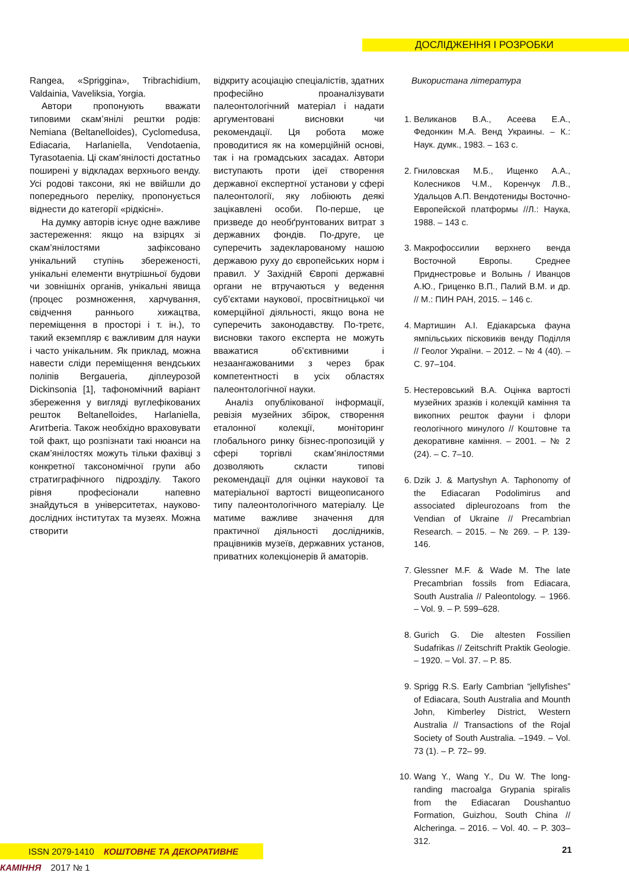ДОСЛІДЖЕННЯ І РОЗРОБКИ
Rangea, «Spriggina», Tribrachidium, Valdainia, Vaveliksia, Yorgia.
Автори пропонують вважати типовими скам’янілі рештки родів: Nemiana (Beltanelloides), Cyclomedusa, Ediacaria, Harlaniella, Vendotaenia, Tyrasotaenia. Ці скам’янілості достатньо поширені у відкладах верхнього венду. Усі родові таксони, які не ввійшли до попереднього переліку, пропонується віднести до категорії «рідкісні».
На думку авторів існує одне важливе застереження: якщо на взірцях зі скам’янілостями зафіксовано унікальний ступінь збереженості, унікальні елементи внутрішньої будови чи зовнішніх органів, унікальні явища (процес розмноження, харчування, свідчення раннього хижацтва, переміщення в просторі і т. ін.), то такий екземпляр є важливим для науки і часто унікальним. Як приклад, можна навести сліди переміщення вендських поліпів Bergaueria, діплеурозой Dickinsonia [1], тафономічний варіант збереження у вигляді вуглефікованих решток Beltanelloides, Harlaniella, Aгитberia. Також необхідно враховувати той факт, що розпізнати такі нюанси на скам’янілостях можуть тільки фахівці з конкретної таксономічної групи або стратиграфічного підрозділу. Такого рівня професіонали напевно знайдуться в університетах, науково-дослідних інститутах та музеях. Можна створити
відкриту асоціацію спеціалістів, здатних професійно проаналізувати палеонтологічний матеріал і надати аргументовані висновки чи рекомендації. Ця робота може проводитися як на комерційній основі, так і на громадських засадах. Автори виступають проти ідеї створення державної експертної установи у сфері палеонтології, яку лобіюють деякі зацікавлені особи. По-перше, це призведе до необґрунтованих витрат з державних фондів. По-друге, це суперечить задекларованому нашою державою руху до європейських норм і правил. У Західній Європі державні органи не втручаються у ведення суб’єктами наукової, просвітницької чи комерційної діяльності, якщо вона не суперечить законодавству. По-третє, висновки такого експерта не можуть вважатися об’єктивними і незаангажованими з через брак компетентності в усіх областях палеонтологічної науки.
Аналіз опублікованої інформації, ревізія музейних збірок, створення еталонної колекції, моніторинг глобального ринку бізнес-пропозицій у сфері торгівлі скам’янілостями дозволяють скласти типові рекомендації для оцінки наукової та матеріальної вартості вищеописаного типу палеонтологічного матеріалу. Це матиме важливе значення для практичної діяльності дослідників, працівників музеїв, державних установ, приватних колекціонерів й аматорів.
Використана література
1. Великанов В.А., Асеева Е.А., Федонкин М.А. Венд Украины. – К.: Наук. думк., 1983. – 163 с.
2. Гниловская М.Б., Ищенко А.А., Колесников Ч.М., Коренчук Л.В., Удальцов А.П. Вендотениды Восточно-Европейской платформы //Л.: Наука, 1988. – 143 с.
3. Макрофоссилии верхнего венда Восточной Европы. Среднее Приднестровье и Волынь / Иванцов А.Ю., Гриценко В.П., Палий В.М. и др. // М.: ПИН РАН, 2015. – 146 с.
4. Мартишин А.І. Едіакарська фауна ямпільських пісковиків венду Поділля // Геолог України. – 2012. – № 4 (40). – С. 97–104.
5. Нестеровський В.А. Оцінка вартості музейних зразків і колекцій каміння та викопних решток фауни і флори геологічного минулого // Коштовне та декоративне каміння. – 2001. – № 2 (24). – С. 7–10.
6. Dzik J. & Martyshyn A. Taphonomy of the Ediacaran Podolimirus and associated dipleurozoans from the Vendian of Ukraine // Precambrian Research. – 2015. – № 269. – P. 139-146.
7. Glessner M.F. & Wade M. The late Precambrian fossils from Ediacara, South Australia // Paleontology. – 1966. – Vol. 9. – P. 599–628.
8. Gurich G. Die altesten Fossilien Sudafrikas // Zeitschrift Praktik Geologie. – 1920. – Vol. 37. – P. 85.
9. Sprigg R.S. Early Cambrian “jellyfishes” of Ediacara, South Australia and Mounth John, Kimberley District, Western Australia // Transactions of the Rojal Society of South Australia. –1949. – Vol. 73 (1). – P. 72– 99.
10. Wang Y., Wang Y., Du W. The long-randing macroalga Grypania spiralis from the Ediacaran Doushantuo Formation, Guizhou, South China // Alcheringa. – 2016. – Vol. 40. – P. 303–312.
ISSN 2079-1410 КОШТОВНЕ ТА ДЕКОРАТИВНЕ КАМІННЯ 2017 № 1
21